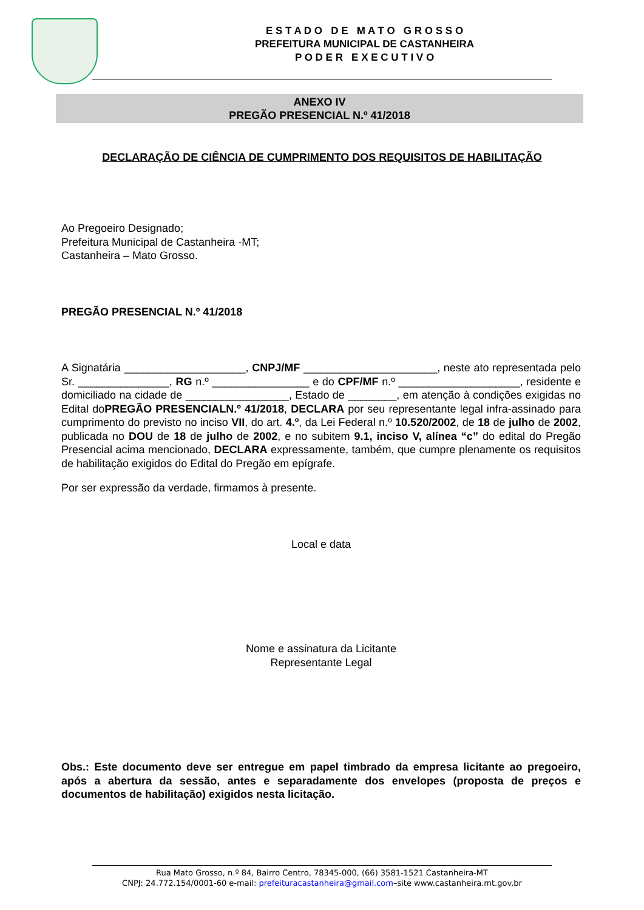E S T A D O D E M A T O G R O S S O
PREFEITURA MUNICIPAL DE CASTANHEIRA
P O D E R E X E C U T I V O
ANEXO IV
PREGÃO PRESENCIAL N.º 41/2018
DECLARAÇÃO DE CIÊNCIA DE CUMPRIMENTO DOS REQUISITOS DE HABILITAÇÃO
Ao Pregoeiro Designado;
Prefeitura Municipal de Castanheira -MT;
Castanheira – Mato Grosso.
PREGÃO PRESENCIAL N.º 41/2018
A Signatária ____________________, CNPJ/MF ______________________, neste ato representada pelo Sr. _______________, RG n.º ________________ e do CPF/MF n.º ____________________, residente e domiciliado na cidade de _________________, Estado de ________, em atenção à condições exigidas no Edital doPREGÃO PRESENCIALN.º 41/2018, DECLARA por seu representante legal infra-assinado para cumprimento do previsto no inciso VII, do art. 4.º, da Lei Federal n.º 10.520/2002, de 18 de julho de 2002, publicada no DOU de 18 de julho de 2002, e no subitem 9.1, inciso V, alínea “c” do edital do Pregão Presencial acima mencionado, DECLARA expressamente, também, que cumpre plenamente os requisitos de habilitação exigidos do Edital do Pregão em epígrafe.
Por ser expressão da verdade, firmamos à presente.
Local e data
Nome e assinatura da Licitante
Representante Legal
Obs.: Este documento deve ser entregue em papel timbrado da empresa licitante ao pregoeiro, após a abertura da sessão, antes e separadamente dos envelopes (proposta de preços e documentos de habilitação) exigidos nesta licitação.
Rua Mato Grosso, n.º 84, Bairro Centro, 78345-000, (66) 3581-1521 Castanheira-MT
CNPJ: 24.772.154/0001-60 e-mail: prefeituracastanheira@gmail.com–site www.castanheira.mt.gov.br